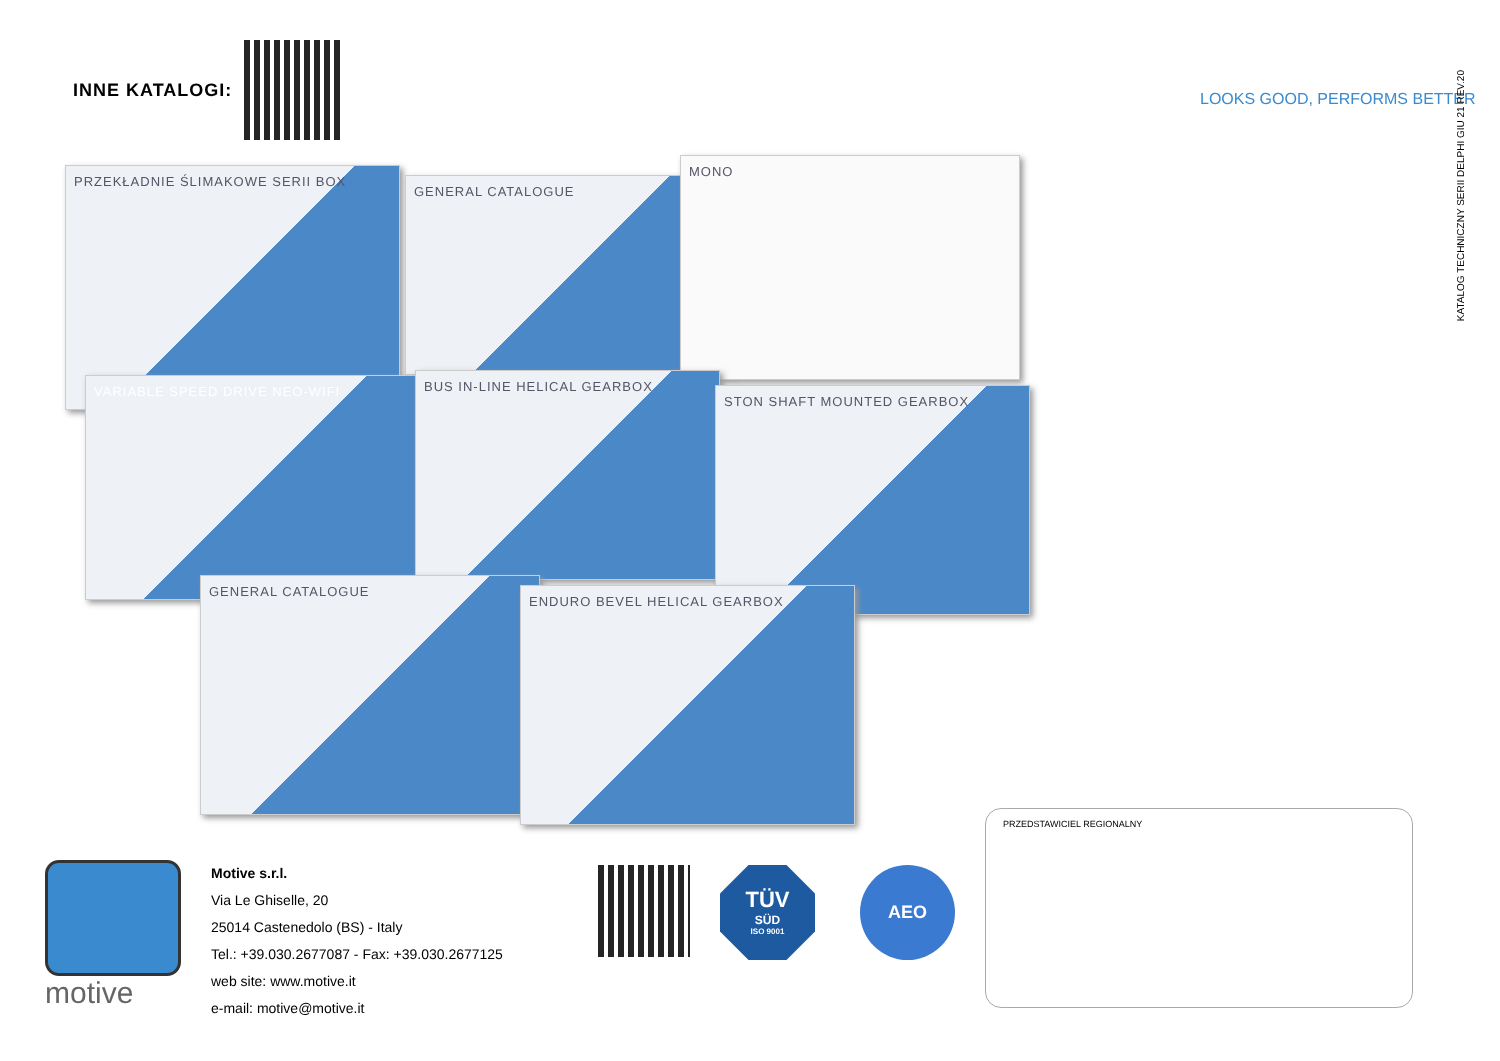INNE KATALOGI:
PRZEKŁADNIE ŚLIMAKOWE SERII BOX
GENERAL CATALOGUE
MONO
VARIABLE SPEED DRIVE NEO-WIFI BUS IN-LINE HELICAL GEARBOX
STON SHAFT MOUNTED GEARBOX
GENERAL CATALOGUE
ENDURO BEVEL HELICAL GEARBOX
LOOKS GOOD, PERFORMS BETTER
KATALOG TECHNICZNY SERII DELPHI GIU 21 REV.20
motive
Motive s.r.l.
Via Le Ghiselle, 20
25014 Castenedolo (BS) - Italy
Tel.: +39.030.2677087 - Fax: +39.030.2677125
web site: www.motive.it
e-mail: motive@motive.it
TÜV
SÜD
ISO 9001
AEO
PRZEDSTAWICIEL REGIONALNY